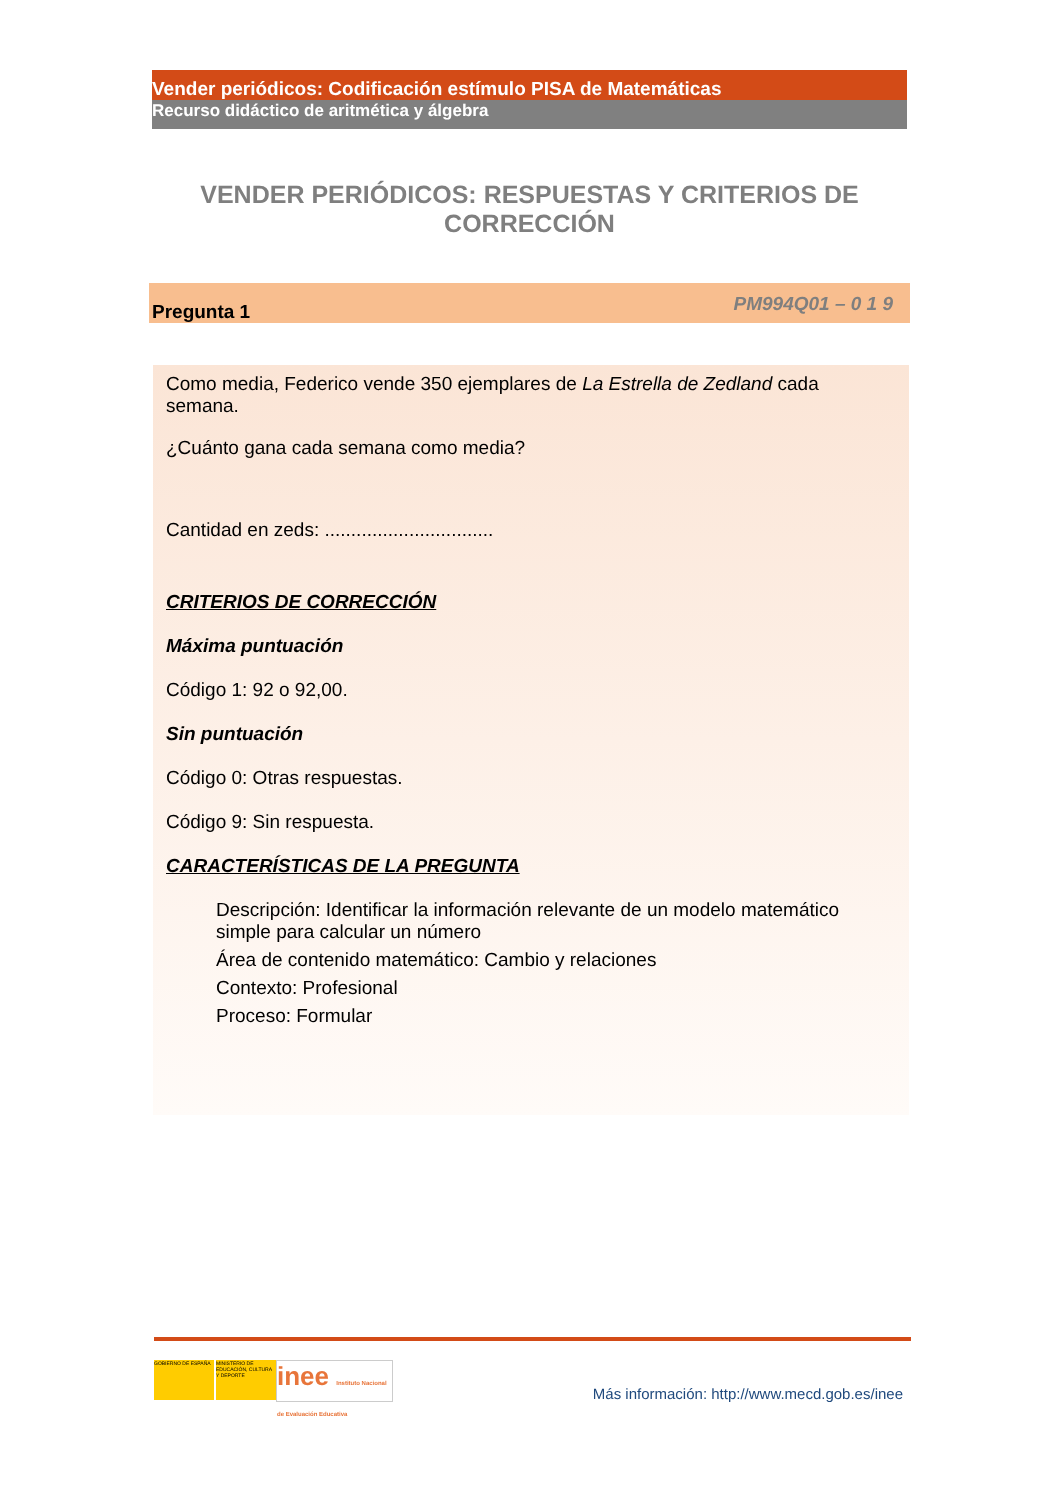Vender periódicos: Codificación estímulo PISA de Matemáticas
Recurso didáctico de aritmética y álgebra
VENDER PERIÓDICOS: RESPUESTAS Y CRITERIOS DE CORRECCIÓN
Pregunta 1 PM994Q01 – 0 1 9
Como media, Federico vende 350 ejemplares de La Estrella de Zedland cada semana.
¿Cuánto gana cada semana como media?
Cantidad en zeds: ................................
CRITERIOS DE CORRECCIÓN
Máxima puntuación
Código 1: 92 o 92,00.
Sin puntuación
Código 0: Otras respuestas.
Código 9: Sin respuesta.
CARACTERÍSTICAS DE LA PREGUNTA
Descripción: Identificar la información relevante de un modelo matemático simple para calcular un número
Área de contenido matemático: Cambio y relaciones
Contexto: Profesional
Proceso: Formular
GOBIERNO DE ESPAÑA MINISTERIO DE EDUCACIÓN, CULTURA Y DEPORTE
inee Instituto Nacional de Evaluación Educativa
Más información: http://www.mecd.gob.es/inee